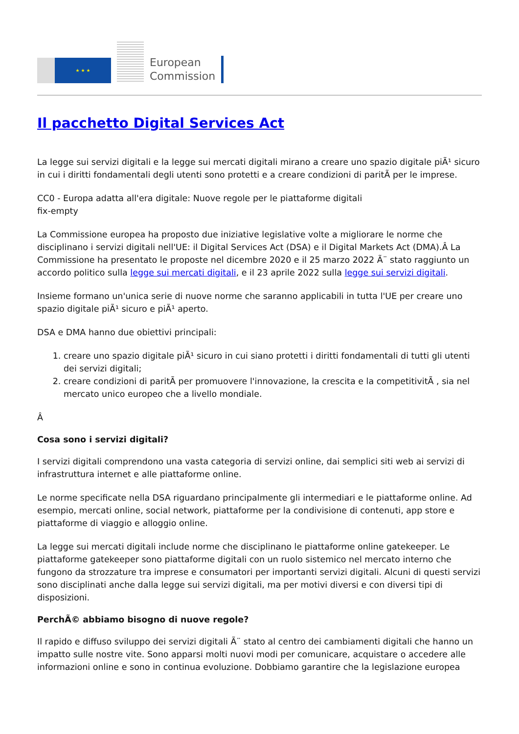★ ★ ★
European
Commission
Il pacchetto Digital Services Act
La legge sui servizi digitali e la legge sui mercati digitali mirano a creare uno spazio digitale piÃ¹ sicuro in cui i diritti fondamentali degli utenti sono protetti e a creare condizioni di paritÃ per le imprese.
CC0 - Europa adatta all'era digitale: Nuove regole per le piattaforme digitali
fix-empty
La Commissione europea ha proposto due iniziative legislative volte a migliorare le norme che disciplinano i servizi digitali nell'UE: il Digital Services Act (DSA) e il Digital Markets Act (DMA).Â La Commissione ha presentato le proposte nel dicembre 2020 e il 25 marzo 2022 Ã¨ stato raggiunto un accordo politico sulla legge sui mercati digitali, e il 23 aprile 2022 sulla legge sui servizi digitali.
Insieme formano un'unica serie di nuove norme che saranno applicabili in tutta l'UE per creare uno spazio digitale piÃ¹ sicuro e piÃ¹ aperto.
DSA e DMA hanno due obiettivi principali:
1. creare uno spazio digitale piÃ¹ sicuro in cui siano protetti i diritti fondamentali di tutti gli utenti dei servizi digitali;
2. creare condizioni di paritÃ per promuovere l'innovazione, la crescita e la competitivitÃ , sia nel mercato unico europeo che a livello mondiale.
Â
Cosa sono i servizi digitali?
I servizi digitali comprendono una vasta categoria di servizi online, dai semplici siti web ai servizi di infrastruttura internet e alle piattaforme online.
Le norme specificate nella DSA riguardano principalmente gli intermediari e le piattaforme online. Ad esempio, mercati online, social network, piattaforme per la condivisione di contenuti, app store e piattaforme di viaggio e alloggio online.
La legge sui mercati digitali include norme che disciplinano le piattaforme online gatekeeper. Le piattaforme gatekeeper sono piattaforme digitali con un ruolo sistemico nel mercato interno che fungono da strozzature tra imprese e consumatori per importanti servizi digitali. Alcuni di questi servizi sono disciplinati anche dalla legge sui servizi digitali, ma per motivi diversi e con diversi tipi di disposizioni.
PerchÃ© abbiamo bisogno di nuove regole?
Il rapido e diffuso sviluppo dei servizi digitali Ã¨ stato al centro dei cambiamenti digitali che hanno un impatto sulle nostre vite. Sono apparsi molti nuovi modi per comunicare, acquistare o accedere alle informazioni online e sono in continua evoluzione. Dobbiamo garantire che la legislazione europea